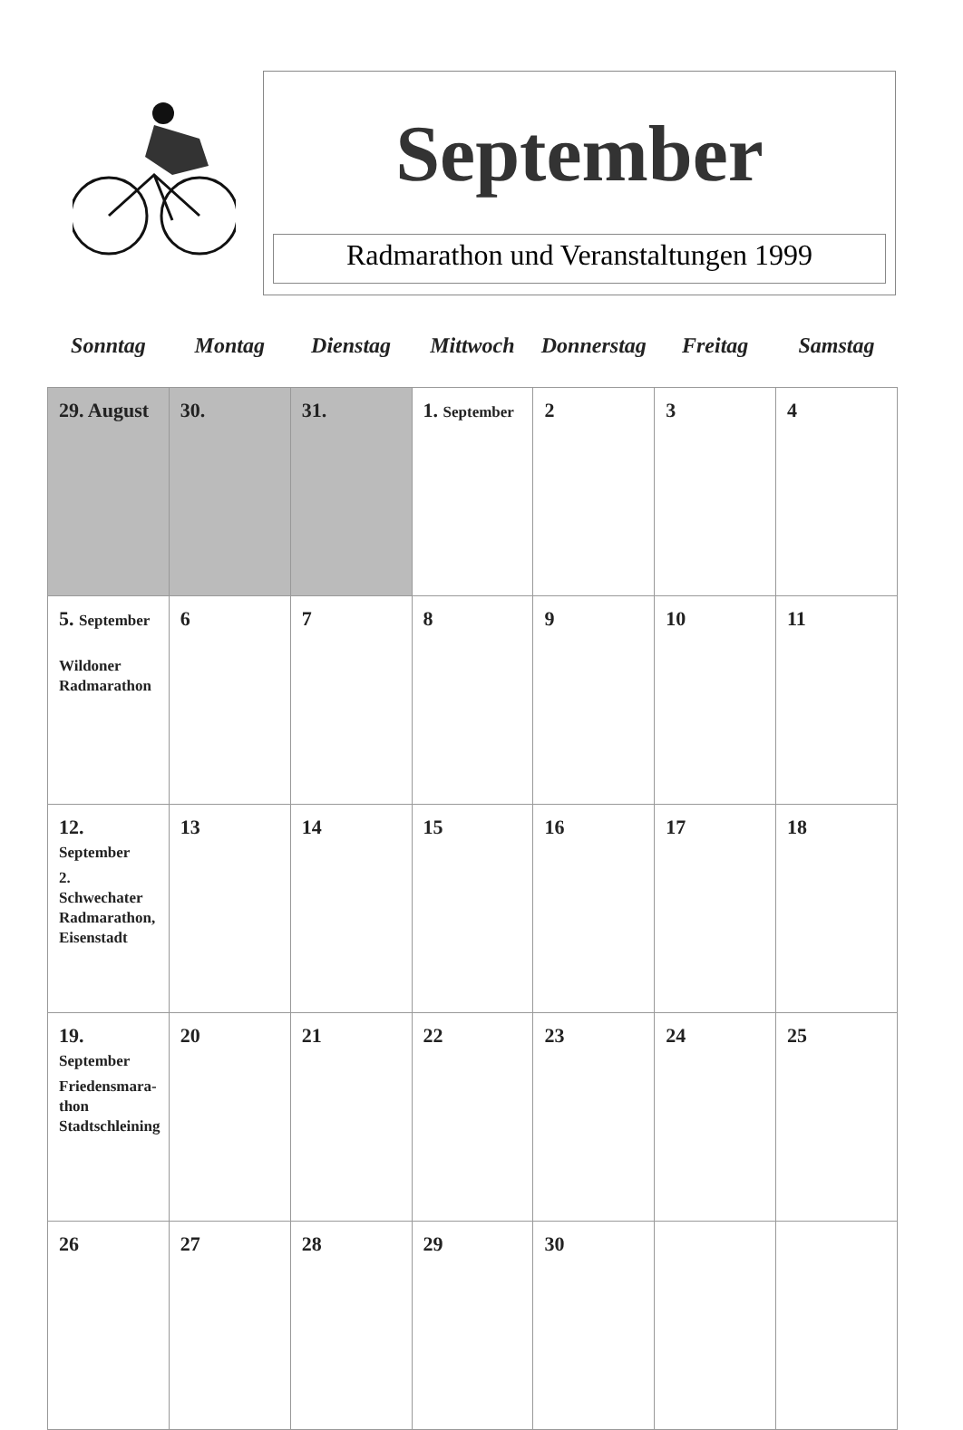September
Radmarathon und Veranstaltungen 1999
| Sonntag | Montag | Dienstag | Mittwoch | Donnerstag | Freitag | Samstag |
| --- | --- | --- | --- | --- | --- | --- |
| 29. August | 30. | 31. | 1. September | 2 | 3 | 4 |
| 5. September Wildoner Radmarathon | 6 | 7 | 8 | 9 | 10 | 11 |
| 12. September 2. Schwechater Radmarathon, Eisenstadt | 13 | 14 | 15 | 16 | 17 | 18 |
| 19. September Friedensmara- thon Stadtschleining | 20 | 21 | 22 | 23 | 24 | 25 |
| 26 | 27 | 28 | 29 | 30 | | |